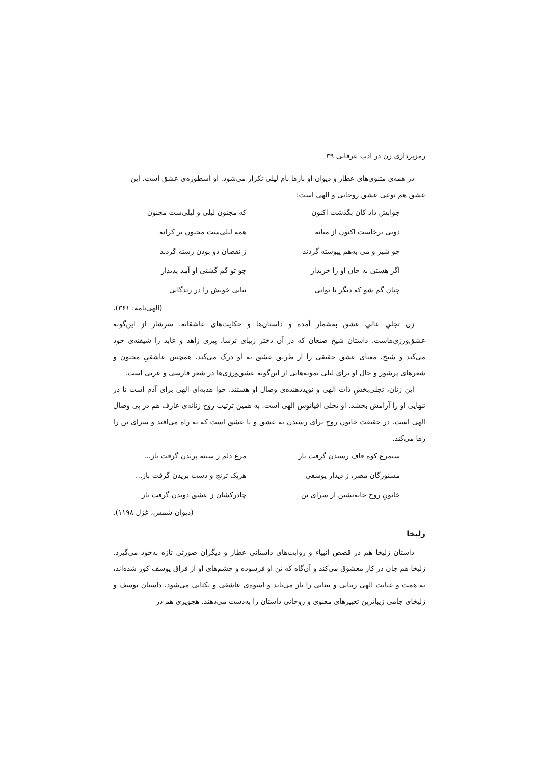رمزپردازی زن در ادب عرفانی ۳۹
در همه‌ی مثنوی‌های عطار و دیوان او بارها نام لیلی تکرار می‌شود. او اسطوره‌ی عشق است. این
عشق هم نوعی عشق روحانی و الهی است:
جوابش داد کان بگذشت اکنون
که مجنون لیلی و لیلی‌ست مجنون
دویی برخاست اکنون از میانه
همه لیلی‌ست مجنون بر کرانه
چو شیر و می به‌هم پیوسته گردند
ز نقصان دو بودن رسته گردند
اگر هستی به جان او را خریدار
چو تو گم گشتی او آمد پدیدار
چنان گم شو که دیگر تا توانی
نیابی خویش را در زندگانی
(الهی‌نامه: ۳۶۱).
زن تجلیِ عالیِ عشق به‌شمار آمده و داستان‌ها و حکایت‌های عاشقانه، سرشار از این‌گونه عشق‌ورزی‌هاست. داستان شیخ صنعان که در آن دختر زیبای ترسا، پیری زاهد و عابد را شیفته‌ی خود می‌کند و شیخ، معنای عشق حقیقی را از طریق عشق به او درک می‌کند. همچنین عاشقیِ مجنون و شعرهای پرشور و حال او برای لیلی نمونه‌هایی از این‌گونه عشق‌ورزی‌ها در شعر فارسی و عربی است.
این زنان، تجلی‌بخشِ ذات الهی و نویددهنده‌ی وصال او هستند. حوا هدیه‌ای الهی برای آدم است تا در تنهایی او را آرامش بخشد. او تجلی اقیانوس الهی است. به همین ترتیب روح زنانه‌ی عارف هم در پی وصال الهی است. در حقیقت خاتون روح برای رسیدن به عشق و با عشق است که به راه می‌افتد و سرای تن را رها می‌کند.
سیمرغ کوه قاف رسیدن گرفت باز
مرغ دلم ز سینه پریدن گرفت باز...
مستورگان مصر، ز دیدار یوسفی
هریک ترنج و دست بریدن گرفت باز...
خاتونِ روح خانه‌نشین از سرای تن
چادرکشان ز عشق دویدن گرفت باز
(دیوان شمس، غزل ۱۱۹۸).
زلیخا
داستان زلیخا هم در قصص انبیاء و روایت‌های داستانی عطار و دیگران صورتی تازه به‌خود می‌گیرد. زلیخا هم جان در کار معشوق می‌کند و آن‌گاه که تن او فرسوده و چشم‌های او از فراق یوسف کور شده‌اند، به همت و عنایت الهی زیبایی و بینایی را باز می‌یابد و اسوه‌ی عاشقی و یکتایی می‌شود. داستان یوسف و زلیخای جامی زیباترین تعبیرهای معنوی و روحانی داستان را به‌دست می‌دهند. هجویری هم در